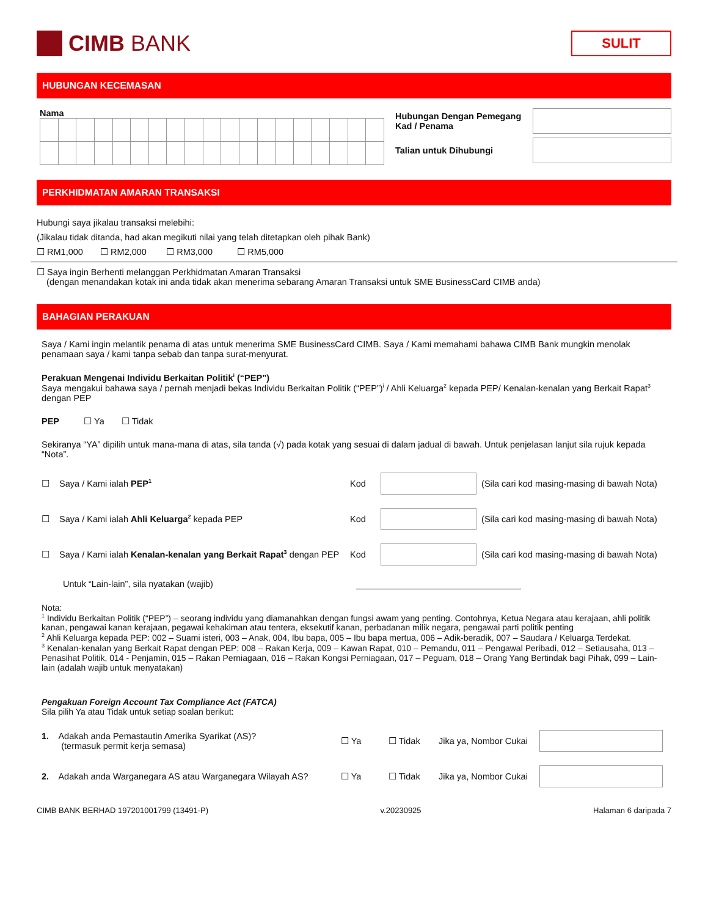CIMB BANK
SULIT
HUBUNGAN KECEMASAN
Nama Hubungan Dengan Pemegang Kad / Penama
Talian untuk Dihubungi
PERKHIDMATAN AMARAN TRANSAKSI
Hubungi saya jikalau transaksi melebihi:
(Jikalau tidak ditanda, had akan megikuti nilai yang telah ditetapkan oleh pihak Bank)
☐ RM1,000 ☐ RM2,000 ☐ RM3,000 ☐ RM5,000
☐ Saya ingin Berhenti melanggan Perkhidmatan Amaran Transaksi
(dengan menandakan kotak ini anda tidak akan menerima sebarang Amaran Transaksi untuk SME BusinessCard CIMB anda)
BAHAGIAN PERAKUAN
Saya / Kami ingin melantik penama di atas untuk menerima SME BusinessCard CIMB. Saya / Kami memahami bahawa CIMB Bank mungkin menolak penamaan saya / kami tanpa sebab dan tanpa surat-menyurat.
Perakuan Mengenai Individu Berkaitan Politik<sup>i</sup> (“PEP”)
Saya mengakui bahawa saya / pernah menjadi bekas Individu Berkaitan Politik (“PEP”)<sup>i</sup> / Ahli Keluarga<sup>2</sup> kepada PEP/ Kenalan-kenalan yang Berkait Rapat<sup>3</sup> dengan PEP
PEP ☐ Ya ☐ Tidak
Sekiranya “YA” dipilih untuk mana-mana di atas, sila tanda (√) pada kotak yang sesuai di dalam jadual di bawah. Untuk penjelasan lanjut sila rujuk kepada “Nota”.
☐ Saya / Kami ialah PEP<sup>1</sup> Kod (Sila cari kod masing-masing di bawah Nota)
☐ Saya / Kami ialah Ahli Keluarga<sup>2</sup> kepada PEP Kod (Sila cari kod masing-masing di bawah Nota)
☐ Saya / Kami ialah Kenalan-kenalan yang Berkait Rapat<sup>3</sup> dengan PEP Kod (Sila cari kod masing-masing di bawah Nota)
Untuk “Lain-lain”, sila nyatakan (wajib)
Nota:
<sup>1</sup> Individu Berkaitan Politik (“PEP”) – seorang individu yang diamanahkan dengan fungsi awam yang penting. Contohnya, Ketua Negara atau kerajaan, ahli politik kanan, pengawai kanan kerajaan, pegawai kehakiman atau tentera, eksekutif kanan, perbadanan milik negara, pengawai parti politik penting
<sup>2</sup> Ahli Keluarga kepada PEP: 002 – Suami isteri, 003 – Anak, 004, Ibu bapa, 005 – Ibu bapa mertua, 006 – Adik-beradik, 007 – Saudara / Keluarga Terdekat.
<sup>3</sup> Kenalan-kenalan yang Berkait Rapat dengan PEP: 008 – Rakan Kerja, 009 – Kawan Rapat, 010 – Pemandu, 011 – Pengawal Peribadi, 012 – Setiausaha, 013 – Penasihat Politik, 014 - Penjamin, 015 – Rakan Perniagaan, 016 – Rakan Kongsi Perniagaan, 017 – Peguam, 018 – Orang Yang Bertindak bagi Pihak, 099 – Lain-lain (adalah wajib untuk menyatakan)
Pengakuan Foreign Account Tax Compliance Act (FATCA)
Sila pilih Ya atau Tidak untuk setiap soalan berikut:
1. Adakah anda Pemastautin Amerika Syarikat (AS)?
(termasuk permit kerja semasa) ☐ Ya ☐ Tidak Jika ya, Nombor Cukai
2. Adakah anda Warganegara AS atau Warganegara Wilayah AS? ☐ Ya ☐ Tidak Jika ya, Nombor Cukai
CIMB BANK BERHAD 197201001799 (13491-P) v.20230925 Halaman 6 daripada 7